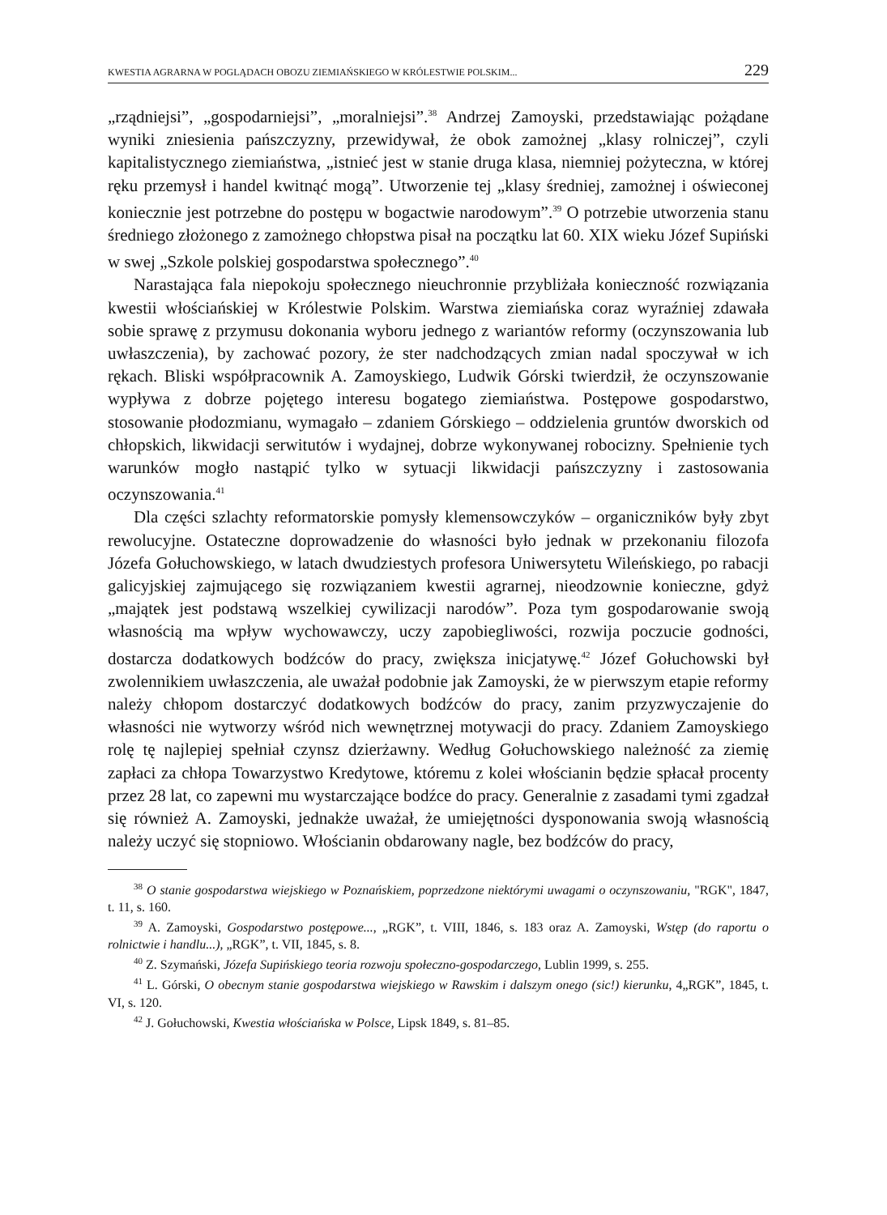KWESTIA AGRARNA W POGLĄDACH OBOZU ZIEMIAŃSKIEGO W KRÓLESTWIE POLSKIM... 229
„rządniejsi”, „gospodarniejsi”, „moralniejsi”.<sup>38</sup> Andrzej Zamoyski, przedstawiając pożądane wyniki zniesienia pańszczyzny, przewidywał, że obok zamożnej „klasy rolniczej”, czyli kapitalistycznego ziemiaństwa, „istnieć jest w stanie druga klasa, niemniej pożyteczna, w której ręku przemysł i handel kwitnąć mogą”. Utworzenie tej „klasy średniej, zamożnej i oświeconej koniecznie jest potrzebne do postępu w bogactwie narodowym”.<sup>39</sup> O potrzebie utworzenia stanu średniego złożonego z zamożnego chłopstwa pisał na początku lat 60. XIX wieku Józef Supiński w swej „Szkole polskiej gospodarstwa społecznego”.<sup>40</sup>
Narastająca fala niepokoju społecznego nieuchronnie przybliżała konieczność rozwiązania kwestii włościańskiej w Królestwie Polskim. Warstwa ziemiańska coraz wyraźniej zdawała sobie sprawę z przymusu dokonania wyboru jednego z wariantów reformy (oczynszowania lub uwłaszczenia), by zachować pozory, że ster nadchodzących zmian nadal spoczywał w ich rękach. Bliski współpracownik A. Zamoyskiego, Ludwik Górski twierdził, że oczynszowanie wypływa z dobrze pojętego interesu bogatego ziemiaństwa. Postępowe gospodarstwo, stosowanie płodozmianu, wymagało – zdaniem Górskiego – oddzielenia gruntów dworskich od chłopskich, likwidacji serwitutów i wydajnej, dobrze wykonywanej robocizny. Spełnienie tych warunków mogło nastąpić tylko w sytuacji likwidacji pańszczyzny i zastosowania oczynszowania.<sup>41</sup>
Dla części szlachty reformatorskie pomysły klemensowczyków – organiczników były zbyt rewolucyjne. Ostateczne doprowadzenie do własności było jednak w przekonaniu filozofa Józefa Gołuchowskiego, w latach dwudziestych profesora Uniwersytetu Wileńskiego, po rabacji galicyjskiej zajmującego się rozwiązaniem kwestii agrarnej, nieodzownie konieczne, gdyż „majątek jest podstawą wszelkiej cywilizacji narodów”. Poza tym gospodarowanie swoją własnością ma wpływ wychowawczy, uczy zapobiegliwości, rozwija poczucie godności, dostarcza dodatkowych bodźców do pracy, zwiększa inicjatywę.<sup>42</sup> Józef Gołuchowski był zwolennikiem uwłaszczenia, ale uważał podobnie jak Zamoyski, że w pierwszym etapie reformy należy chłopom dostarczyć dodatkowych bodźców do pracy, zanim przyzwyczajenie do własności nie wytworzy wśród nich wewnętrznej motywacji do pracy. Zdaniem Zamoyskiego rolę tę najlepiej spełniał czynsz dzierżawny. Według Gołuchowskiego należność za ziemię zapłaci za chłopa Towarzystwo Kredytowe, któremu z kolei włościanin będzie spłacał procenty przez 28 lat, co zapewni mu wystarczające bodźce do pracy. Generalnie z zasadami tymi zgadzał się również A. Zamoyski, jednakże uważał, że umiejętności dysponowania swoją własnością należy uczyć się stopniowo. Włościanin obdarowany nagle, bez bodźców do pracy,
<sup>38</sup> O stanie gospodarstwa wiejskiego w Poznańskiem, poprzedzone niektórymi uwagami o oczynszowaniu, "RGK", 1847, t. 11, s. 160.
<sup>39</sup> A. Zamoyski, Gospodarstwo postępowe..., „RGK”, t. VIII, 1846, s. 183 oraz A. Zamoyski, Wstęp (do raportu o rolnictwie i handlu...), „RGK”, t. VII, 1845, s. 8.
<sup>40</sup> Z. Szymański, Józefa Supińskiego teoria rozwoju społeczno-gospodarczego, Lublin 1999, s. 255.
<sup>41</sup> L. Górski, O obecnym stanie gospodarstwa wiejskiego w Rawskim i dalszym onego (sic!) kierunku, 4„RGK”, 1845, t. VI, s. 120.
<sup>42</sup> J. Gołuchowski, Kwestia włościańska w Polsce, Lipsk 1849, s. 81–85.